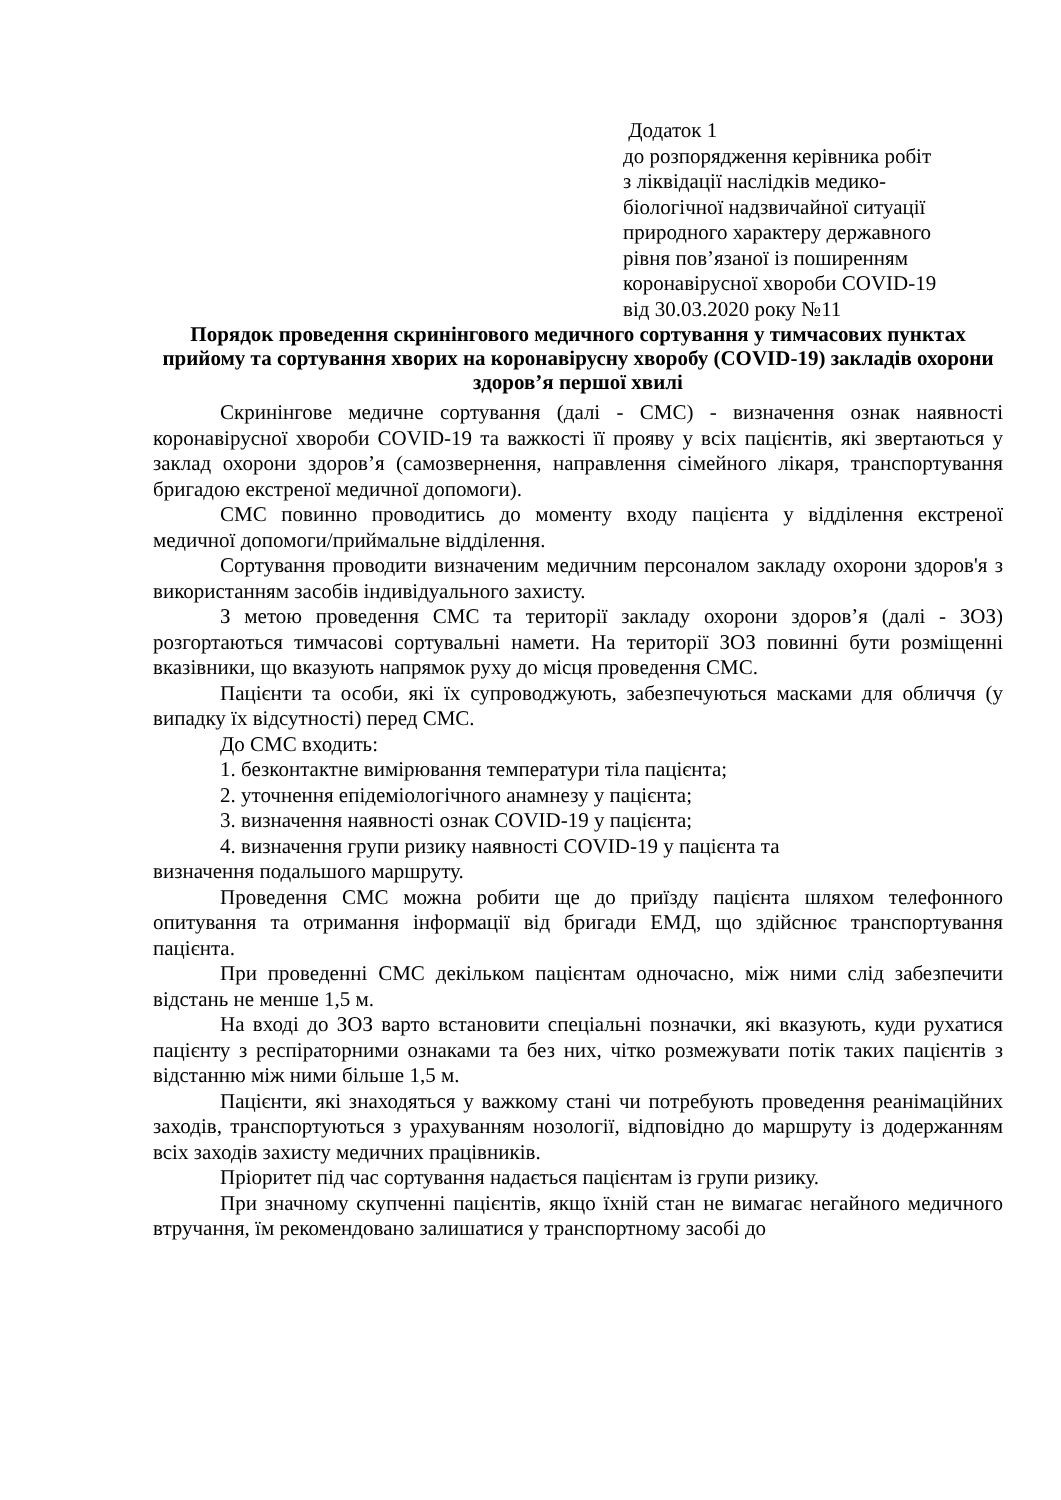Додаток 1
до розпорядження керівника робіт
з ліквідації наслідків медико-
біологічної надзвичайної ситуації
природного характеру державного
рівня пов’язаної із поширенням
коронавірусної хвороби COVID-19
від 30.03.2020 року №11
Порядок проведення скринінгового медичного сортування у тимчасових пунктах прийому та сортування хворих на коронавірусну хворобу (COVID-19) закладів охорони здоров’я першої хвилі
Скринінгове медичне сортування (далі - СМС) - визначення ознак наявності коронавірусної хвороби COVID-19 та важкості її прояву у всіх пацієнтів, які звертаються у заклад охорони здоров’я (самозвернення, направлення сімейного лікаря, транспортування бригадою екстреної медичної допомоги).
СМС повинно проводитись до моменту входу пацієнта у відділення екстреної медичної допомоги/приймальне відділення.
Сортування проводити визначеним медичним персоналом закладу охорони здоров'я з використанням засобів індивідуального захисту.
З метою проведення СМС та території закладу охорони здоров’я (далі - ЗОЗ) розгортаються тимчасові сортувальні намети. На території ЗОЗ повинні бути розміщенні вказівники, що вказують напрямок руху до місця проведення СМС.
Пацієнти та особи, які їх супроводжують, забезпечуються масками для обличчя (у випадку їх відсутності) перед СМС.
До СМС входить:
1. безконтактне вимірювання температури тіла пацієнта;
2. уточнення епідеміологічного анамнезу у пацієнта;
3. визначення наявності ознак COVID-19 у пацієнта;
4. визначення групи ризику наявності COVID-19 у пацієнта та
визначення подальшого маршруту.
Проведення СМС можна робити ще до приїзду пацієнта шляхом телефонного опитування та отримання інформації від бригади ЕМД, що здійснює транспортування пацієнта.
При проведенні СМС декільком пацієнтам одночасно, між ними слід забезпечити відстань не менше 1,5 м.
На вході до ЗОЗ варто встановити спеціальні позначки, які вказують, куди рухатися пацієнту з респіраторними ознаками та без них, чітко розмежувати потік таких пацієнтів з відстанню між ними більше 1,5 м.
Пацієнти, які знаходяться у важкому стані чи потребують проведення реанімаційних заходів, транспортуються з урахуванням нозології, відповідно до маршруту із додержанням всіх заходів захисту медичних працівників.
Пріоритет під час сортування надається пацієнтам із групи ризику.
При значному скупченні пацієнтів, якщо їхній стан не вимагає негайного медичного втручання, їм рекомендовано залишатися у транспортному засобі до